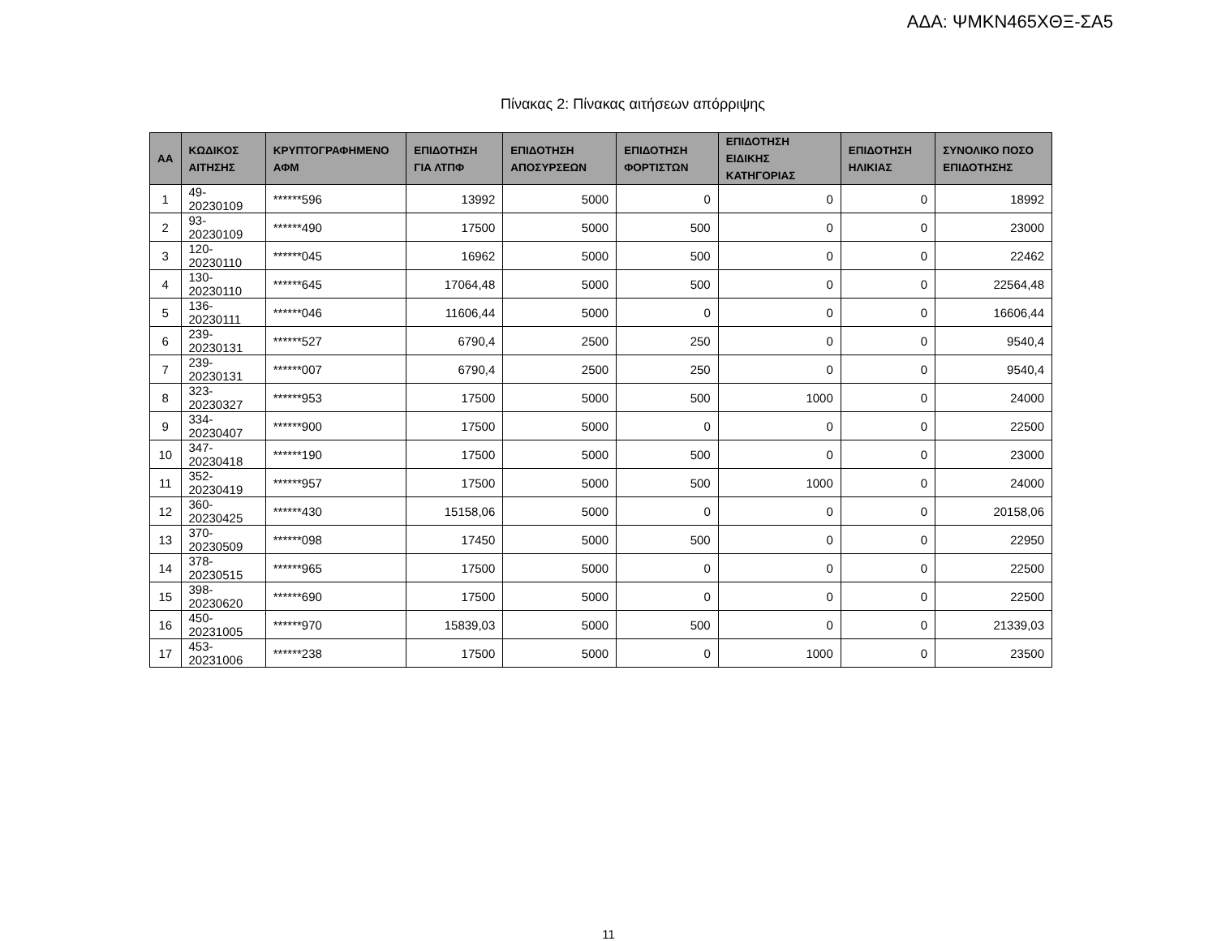ΑΔΑ: ΨΜΚΝ465ΧΘΞ-ΣΑ5
Πίνακας 2: Πίνακας αιτήσεων απόρριψης
| ΑΑ | ΚΩΔΙΚΟΣ ΑΙΤΗΣΗΣ | ΚΡΥΠΤΟΓΡΑΦΗΜΕΝΟ ΑΦΜ | ΕΠΙΔΟΤΗΣΗ ΓΙΑ ΛΤΠΦ | ΕΠΙΔΟΤΗΣΗ ΑΠΟΣΥΡΣΕΩΝ | ΕΠΙΔΟΤΗΣΗ ΦΟΡΤΙΣΤΩΝ | ΕΠΙΔΟΤΗΣΗ ΕΙΔΙΚΗΣ ΚΑΤΗΓΟΡΙΑΣ | ΕΠΙΔΟΤΗΣΗ ΗΛΙΚΙΑΣ | ΣΥΝΟΛΙΚΟ ΠΟΣΟ ΕΠΙΔΟΤΗΣΗΣ |
| --- | --- | --- | --- | --- | --- | --- | --- | --- |
| 1 | 49-20230109 | ******596 | 13992 | 5000 | 0 | 0 | 0 | 18992 |
| 2 | 93-20230109 | ******490 | 17500 | 5000 | 500 | 0 | 0 | 23000 |
| 3 | 120-20230110 | ******045 | 16962 | 5000 | 500 | 0 | 0 | 22462 |
| 4 | 130-20230110 | ******645 | 17064,48 | 5000 | 500 | 0 | 0 | 22564,48 |
| 5 | 136-20230111 | ******046 | 11606,44 | 5000 | 0 | 0 | 0 | 16606,44 |
| 6 | 239-20230131 | ******527 | 6790,4 | 2500 | 250 | 0 | 0 | 9540,4 |
| 7 | 239-20230131 | ******007 | 6790,4 | 2500 | 250 | 0 | 0 | 9540,4 |
| 8 | 323-20230327 | ******953 | 17500 | 5000 | 500 | 1000 | 0 | 24000 |
| 9 | 334-20230407 | ******900 | 17500 | 5000 | 0 | 0 | 0 | 22500 |
| 10 | 347-20230418 | ******190 | 17500 | 5000 | 500 | 0 | 0 | 23000 |
| 11 | 352-20230419 | ******957 | 17500 | 5000 | 500 | 1000 | 0 | 24000 |
| 12 | 360-20230425 | ******430 | 15158,06 | 5000 | 0 | 0 | 0 | 20158,06 |
| 13 | 370-20230509 | ******098 | 17450 | 5000 | 500 | 0 | 0 | 22950 |
| 14 | 378-20230515 | ******965 | 17500 | 5000 | 0 | 0 | 0 | 22500 |
| 15 | 398-20230620 | ******690 | 17500 | 5000 | 0 | 0 | 0 | 22500 |
| 16 | 450-20231005 | ******970 | 15839,03 | 5000 | 500 | 0 | 0 | 21339,03 |
| 17 | 453-20231006 | ******238 | 17500 | 5000 | 0 | 1000 | 0 | 23500 |
11